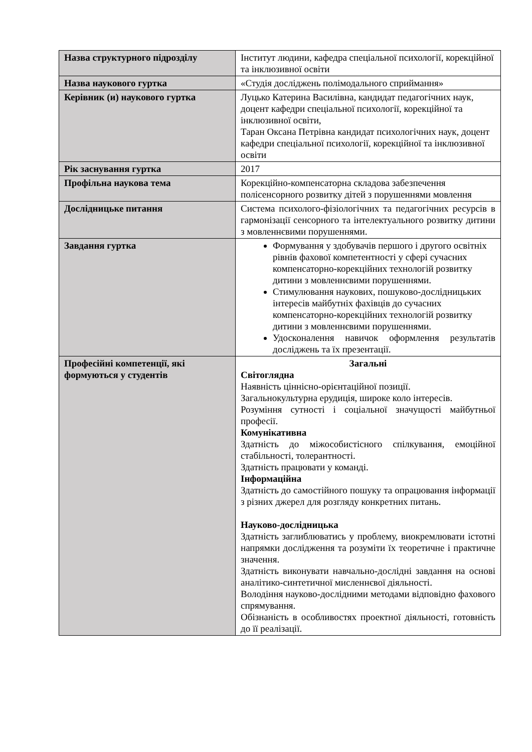| Назва структурного підрозділу | Інститут людини, кафедра спеціальної психології, корекційної та інклюзивної освіти |
| Назва наукового гуртка | «Студія досліджень полімодального сприймання» |
| Керівник (и) наукового гуртка | Луцько Катерина Василівна, кандидат педагогічних наук, доцент кафедри спеціальної психології, корекційної та інклюзивної освіти, Таран Оксана Петрівна кандидат психологічних наук, доцент кафедри спеціальної психології, корекційної та інклюзивної освіти |
| Рік заснування гуртка | 2017 |
| Профільна наукова тема | Корекційно-компенсаторна складова забезпечення полісенсорного розвитку дітей з порушеннями мовлення |
| Дослідницьке питання | Система психолого-фізіологічних та педагогічних ресурсів в гармонізації сенсорного та інтелектуального розвитку дитини з мовленнєвими порушеннями. |
| Завдання гуртка | Формування у здобувачів першого і другого освітніх рівнів фахової компетентності у сфері сучасних компенсаторно-корекційних технологій розвитку дитини з мовленнєвими порушеннями. Стимулювання наукових, пошуково-дослідницьких інтересів майбутніх фахівців до сучасних компенсаторно-корекційних технологій розвитку дитини з мовленнєвими порушеннями. Удосконалення навичок оформлення результатів досліджень та їх презентації. |
| Професійні компетенції, які формуються у студентів | Загальні Світоглядна Наявність ціннісно-орієнтаційної позиції. Загальнокультурна ерудиція, широке коло інтересів. Розуміння сутності і соціальної значущості майбутньої професії. Комунікативна Здатність до міжособистісного спілкування, емоційної стабільності, толерантності. Здатність працювати у команді. Інформаційна Здатність до самостійного пошуку та опрацювання інформації з різних джерел для розгляду конкретних питань. Науково-дослідницька Здатність заглиблюватись у проблему, виокремлювати істотні напрямки дослідження та розуміти їх теоретичне і практичне значення. Здатність виконувати навчально-дослідні завдання на основі аналітико-синтетичної мисленнєвої діяльності. Володіння науково-дослідними методами відповідно фахового спрямування. Обізнаність в особливостях проектної діяльності, готовність до її реалізації. |